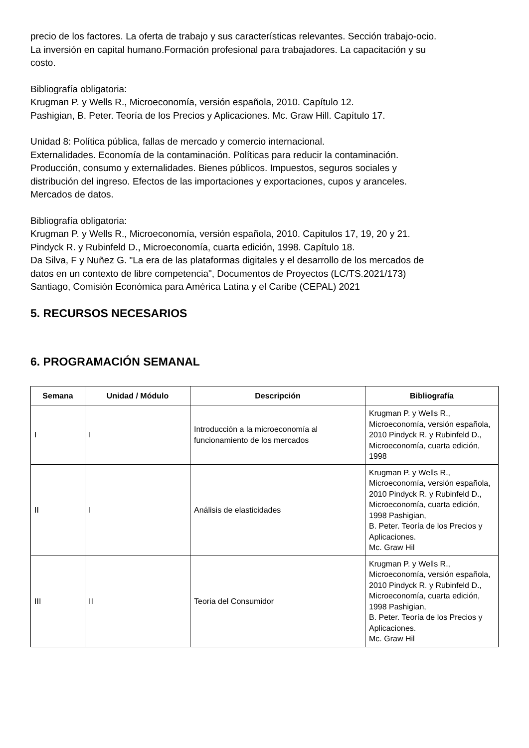precio de los factores. La oferta de trabajo y sus características relevantes. Sección trabajo-ocio.
La inversión en capital humano.Formación profesional para trabajadores. La capacitación y su
costo.
Bibliografía obligatoria:
Krugman P. y Wells R., Microeconomía, versión española, 2010. Capítulo 12.
Pashigian, B. Peter. Teoría de los Precios y Aplicaciones. Mc. Graw Hill. Capítulo 17.
Unidad 8: Política pública, fallas de mercado y comercio internacional.
Externalidades. Economía de la contaminación. Políticas para reducir la contaminación.
Producción, consumo y externalidades. Bienes públicos. Impuestos, seguros sociales y
distribución del ingreso. Efectos de las importaciones y exportaciones, cupos y aranceles.
Mercados de datos.
Bibliografía obligatoria:
Krugman P. y Wells R., Microeconomía, versión española, 2010. Capitulos 17, 19, 20 y 21.
Pindyck R. y Rubinfeld D., Microeconomía, cuarta edición, 1998. Capítulo 18.
Da Silva, F y Nuñez G. "La era de las plataformas digitales y el desarrollo de los mercados de
datos en un contexto de libre competencia", Documentos de Proyectos (LC/TS.2021/173)
Santiago, Comisión Económica para América Latina y el Caribe (CEPAL) 2021
5. RECURSOS NECESARIOS
6. PROGRAMACIÓN SEMANAL
| Semana | Unidad / Módulo | Descripción | Bibliografía |
| --- | --- | --- | --- |
| I | I | Introducción a la microeconomía al funcionamiento de los mercados | Krugman P. y Wells R., Microeconomía, versión española, 2010 Pindyck R. y Rubinfeld D., Microeconomía, cuarta edición, 1998 |
| II | I | Análisis de elasticidades | Krugman P. y Wells R., Microeconomía, versión española, 2010 Pindyck R. y Rubinfeld D., Microeconomía, cuarta edición, 1998 Pashigian, B. Peter. Teoría de los Precios y Aplicaciones. Mc. Graw Hil |
| III | II | Teoria del Consumidor | Krugman P. y Wells R., Microeconomía, versión española, 2010 Pindyck R. y Rubinfeld D., Microeconomía, cuarta edición, 1998 Pashigian, B. Peter. Teoría de los Precios y Aplicaciones. Mc. Graw Hil |